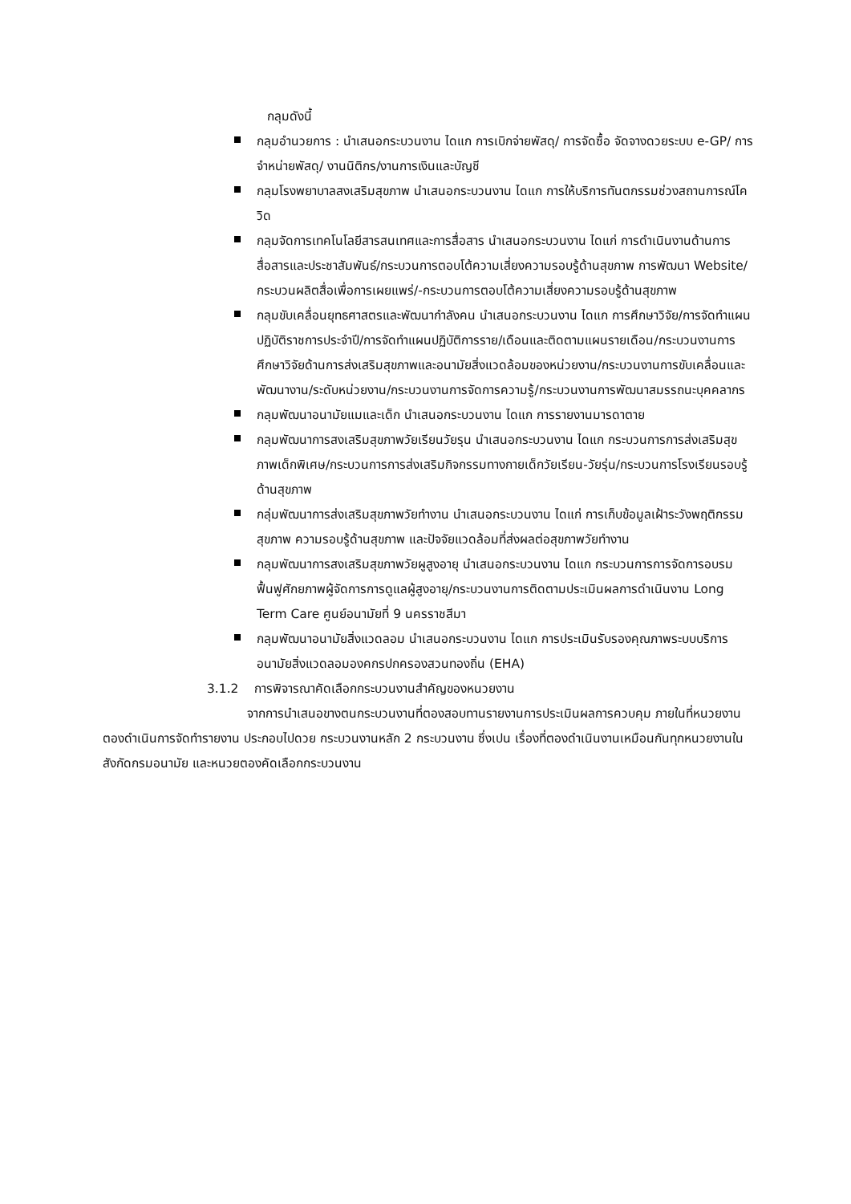กลุมดังนี้
กลุมอำนวยการ : นำเสนอกระบวนงาน ไดแก การเบิกจ่ายพัสดุ/ การจัดซื้อ จัดจางดวยระบบ e-GP/ การจำหน่ายพัสดุ/ งานนิติกร/งานการเงินและบัญชี
กลุมโรงพยาบาลสงเสริมสุขภาพ นำเสนอกระบวนงาน ไดแก การให้บริการทันตกรรมช่วงสถานการณ์โควิด
กลุมจัดการเทคโนโลยีสารสนเทศและการสื่อสาร นำเสนอกระบวนงาน ไดแก่ การดำเนินงานด้านการสื่อสารและประชาสัมพันธ์/กระบวนการตอบโต้ความเสี่ยงความรอบรู้ด้านสุขภาพ การพัฒนา Website/กระบวนผลิตสื่อเพื่อการเผยแพร่/-กระบวนการตอบโต้ความเสี่ยงความรอบรู้ด้านสุขภาพ
กลุมขับเคลื่อนยุทธศาสตรและพัฒนากำลังคน นำเสนอกระบวนงาน ไดแก การศึกษาวิจัย/การจัดทำแผนปฏิบัติราชการประจำปี/การจัดทำแผนปฏิบัติการราย/เดือนและติดตามแผนรายเดือน/กระบวนงานการศึกษาวิจัยด้านการส่งเสริมสุขภาพและอนามัยสิ่งแวดล้อมของหน่วยงาน/กระบวนงานการขับเคลื่อนและพัฒนางาน/ระดับหน่วยงาน/กระบวนงานการจัดการความรู้/กระบวนงานการพัฒนาสมรรถนะบุคคลากร
กลุมพัฒนาอนามัยแมและเด็ก นำเสนอกระบวนงาน ไดแก การรายงานมารดาตาย
กลุมพัฒนาการสงเสริมสุขภาพวัยเรียนวัยรุน นำเสนอกระบวนงาน ไดแก กระบวนการการส่งเสริมสุขภาพเด็กพิเศษ/กระบวนการการส่งเสริมกิจกรรมทางกายเด็กวัยเรียน-วัยรุ่น/กระบวนการโรงเรียนรอบรู้ด้านสุขภาพ
กลุ่มพัฒนาการส่งเสริมสุขภาพวัยทำงาน นำเสนอกระบวนงาน ไดแก่ การเก็บข้อมูลเฝ้าระวังพฤติกรรมสุขภาพ ความรอบรู้ด้านสุขภาพ และปัจจัยแวดล้อมที่ส่งผลต่อสุขภาพวัยทำงาน
กลุมพัฒนาการสงเสริมสุขภาพวัยผูสูงอายุ นำเสนอกระบวนงาน ไดแก กระบวนการการจัดการอบรมฟื้นฟูศักยภาพผู้จัดการการดูแลผู้สูงอายุ/กระบวนงานการติดตามประเมินผลการดำเนินงาน Long Term Care ศูนย์อนามัยที่ 9 นครราชสีมา
กลุมพัฒนาอนามัยสิ่งแวดลอม นำเสนอกระบวนงาน ไดแก การประเมินรับรองคุณภาพระบบบริการอนามัยสิ่งแวดลอมองคกรปกครองสวนทองถิ่น (EHA)
3.1.2 การพิจารณาคัดเลือกกระบวนงานสำคัญของหนวยงาน
จากการนำเสนอขางตนกระบวนงานที่ตองสอบทานรายงานการประเมินผลการควบคุม ภายในที่หนวยงานตองดำเนินการจัดทำรายงาน ประกอบไปดวย กระบวนงานหลัก 2 กระบวนงาน ซึ่งเปน เรื่องที่ตองดำเนินงานเหมือนกันทุกหนวยงานในสังกัดกรมอนามัย และหนวยตองคัดเลือกกระบวนงาน